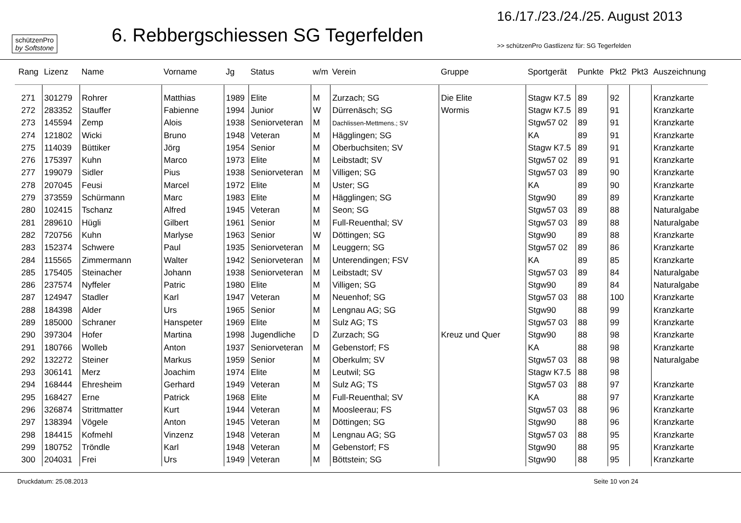schützenPro
by Softstone
6. Rebbergschiessen SG Tegerfelden
16./17./23./24./25. August 2013
>> schützenPro Gastlizenz für: SG Tegerfelden
| Rang | Lizenz | Name | Vorname | Jg | Status | w/m | Verein | Gruppe | Sportgerät | Punkte | Pkt2 | Pkt3 | Auszeichnung |
| --- | --- | --- | --- | --- | --- | --- | --- | --- | --- | --- | --- | --- | --- |
| 271 | 301279 | Rohrer | Matthias | 1989 | Elite | M | Zurzach; SG | Die Elite | Stagw K7.5 | 89 | 92 | | Kranzkarte |
| 272 | 283352 | Stauffer | Fabienne | 1994 | Junior | W | Dürrenäsch; SG | Wormis | Stagw K7.5 | 89 | 91 | | Kranzkarte |
| 273 | 145594 | Zemp | Alois | 1938 | Seniorveteran | M | Dachlissen-Mettmens.; SV | | Stgw57 02 | 89 | 91 | | Kranzkarte |
| 274 | 121802 | Wicki | Bruno | 1948 | Veteran | M | Hägglingen; SG | | KA | 89 | 91 | | Kranzkarte |
| 275 | 114039 | Büttiker | Jörg | 1954 | Senior | M | Oberbuchsiten; SV | | Stagw K7.5 | 89 | 91 | | Kranzkarte |
| 276 | 175397 | Kuhn | Marco | 1973 | Elite | M | Leibstadt; SV | | Stgw57 02 | 89 | 91 | | Kranzkarte |
| 277 | 199079 | Sidler | Pius | 1938 | Seniorveteran | M | Villigen; SG | | Stgw57 03 | 89 | 90 | | Kranzkarte |
| 278 | 207045 | Feusi | Marcel | 1972 | Elite | M | Uster; SG | | KA | 89 | 90 | | Kranzkarte |
| 279 | 373559 | Schürmann | Marc | 1983 | Elite | M | Hägglingen; SG | | Stgw90 | 89 | 89 | | Kranzkarte |
| 280 | 102415 | Tschanz | Alfred | 1945 | Veteran | M | Seon; SG | | Stgw57 03 | 89 | 88 | | Naturalgabe |
| 281 | 289610 | Hügli | Gilbert | 1961 | Senior | M | Full-Reuenthal; SV | | Stgw57 03 | 89 | 88 | | Naturalgabe |
| 282 | 720756 | Kuhn | Marlyse | 1963 | Senior | W | Döttingen; SG | | Stgw90 | 89 | 88 | | Kranzkarte |
| 283 | 152374 | Schwere | Paul | 1935 | Seniorveteran | M | Leuggern; SG | | Stgw57 02 | 89 | 86 | | Kranzkarte |
| 284 | 115565 | Zimmermann | Walter | 1942 | Seniorveteran | M | Unterendingen; FSV | | KA | 89 | 85 | | Kranzkarte |
| 285 | 175405 | Steinacher | Johann | 1938 | Seniorveteran | M | Leibstadt; SV | | Stgw57 03 | 89 | 84 | | Naturalgabe |
| 286 | 237574 | Nyffeler | Patric | 1980 | Elite | M | Villigen; SG | | Stgw90 | 89 | 84 | | Naturalgabe |
| 287 | 124947 | Stadler | Karl | 1947 | Veteran | M | Neuenhof; SG | | Stgw57 03 | 88 | 100 | | Kranzkarte |
| 288 | 184398 | Alder | Urs | 1965 | Senior | M | Lengnau AG; SG | | Stgw90 | 88 | 99 | | Kranzkarte |
| 289 | 185000 | Schraner | Hanspeter | 1969 | Elite | M | Sulz AG; TS | | Stgw57 03 | 88 | 99 | | Kranzkarte |
| 290 | 397304 | Hofer | Martina | 1998 | Jugendliche | D | Zurzach; SG | Kreuz und Quer | Stgw90 | 88 | 98 | | Kranzkarte |
| 291 | 180766 | Wolleb | Anton | 1937 | Seniorveteran | M | Gebenstorf; FS | | KA | 88 | 98 | | Kranzkarte |
| 292 | 132272 | Steiner | Markus | 1959 | Senior | M | Oberkulm; SV | | Stgw57 03 | 88 | 98 | | Naturalgabe |
| 293 | 306141 | Merz | Joachim | 1974 | Elite | M | Leutwil; SG | | Stagw K7.5 | 88 | 98 | | |
| 294 | 168444 | Ehresheim | Gerhard | 1949 | Veteran | M | Sulz AG; TS | | Stgw57 03 | 88 | 97 | | Kranzkarte |
| 295 | 168427 | Erne | Patrick | 1968 | Elite | M | Full-Reuenthal; SV | | KA | 88 | 97 | | Kranzkarte |
| 296 | 326874 | Strittmatter | Kurt | 1944 | Veteran | M | Moosleerau; FS | | Stgw57 03 | 88 | 96 | | Kranzkarte |
| 297 | 138394 | Vögele | Anton | 1945 | Veteran | M | Döttingen; SG | | Stgw90 | 88 | 96 | | Kranzkarte |
| 298 | 184415 | Kofmehl | Vinzenz | 1948 | Veteran | M | Lengnau AG; SG | | Stgw57 03 | 88 | 95 | | Kranzkarte |
| 299 | 180752 | Tröndle | Karl | 1948 | Veteran | M | Gebenstorf; FS | | Stgw90 | 88 | 95 | | Kranzkarte |
| 300 | 204031 | Frei | Urs | 1949 | Veteran | M | Böttstein; SG | | Stgw90 | 88 | 95 | | Kranzkarte |
Druckdatum: 25.08.2013 Seite 10 von 24